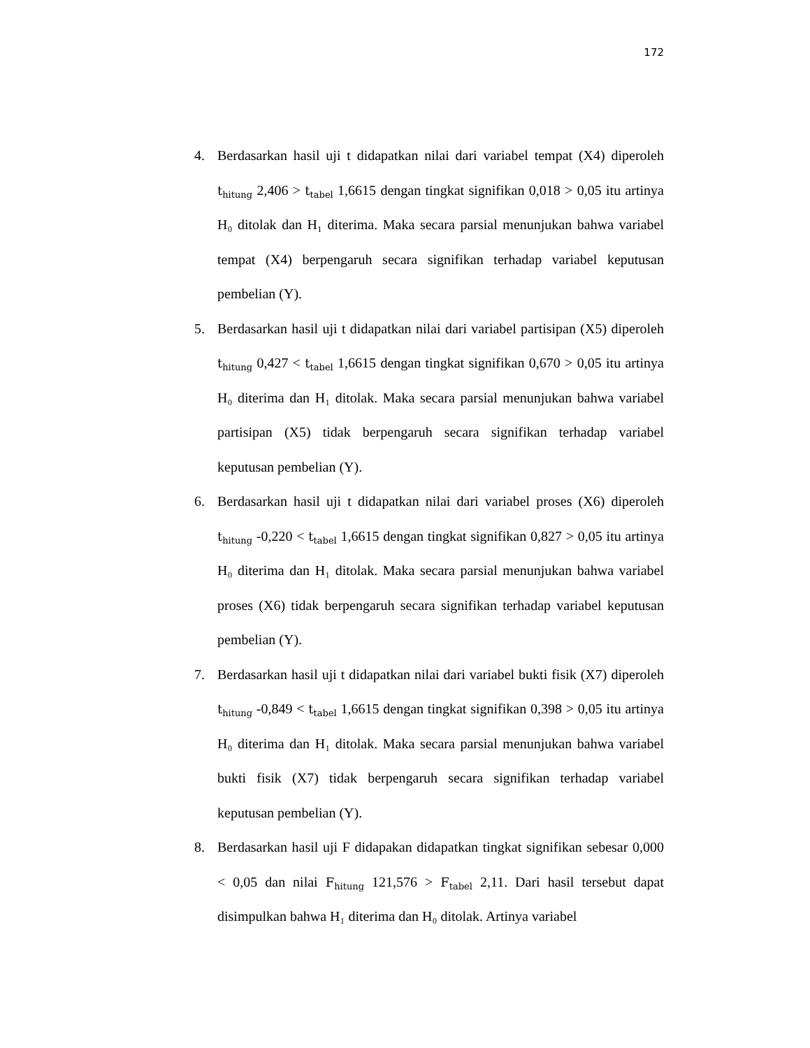172
4. Berdasarkan hasil uji t didapatkan nilai dari variabel tempat (X4) diperoleh t<sub>hitung</sub> 2,406 > t<sub>tabel</sub> 1,6615 dengan tingkat signifikan 0,018 > 0,05 itu artinya H₀ ditolak dan H₁ diterima. Maka secara parsial menunjukan bahwa variabel tempat (X4) berpengaruh secara signifikan terhadap variabel keputusan pembelian (Y).
5. Berdasarkan hasil uji t didapatkan nilai dari variabel partisipan (X5) diperoleh t<sub>hitung</sub> 0,427 < t<sub>tabel</sub> 1,6615 dengan tingkat signifikan 0,670 > 0,05 itu artinya H₀ diterima dan H₁ ditolak. Maka secara parsial menunjukan bahwa variabel partisipan (X5) tidak berpengaruh secara signifikan terhadap variabel keputusan pembelian (Y).
6. Berdasarkan hasil uji t didapatkan nilai dari variabel proses (X6) diperoleh t<sub>hitung</sub> -0,220 < t<sub>tabel</sub> 1,6615 dengan tingkat signifikan 0,827 > 0,05 itu artinya H₀ diterima dan H₁ ditolak. Maka secara parsial menunjukan bahwa variabel proses (X6) tidak berpengaruh secara signifikan terhadap variabel keputusan pembelian (Y).
7. Berdasarkan hasil uji t didapatkan nilai dari variabel bukti fisik (X7) diperoleh t<sub>hitung</sub> -0,849 < t<sub>tabel</sub> 1,6615 dengan tingkat signifikan 0,398 > 0,05 itu artinya H₀ diterima dan H₁ ditolak. Maka secara parsial menunjukan bahwa variabel bukti fisik (X7) tidak berpengaruh secara signifikan terhadap variabel keputusan pembelian (Y).
8. Berdasarkan hasil uji F didapakan didapatkan tingkat signifikan sebesar 0,000 < 0,05 dan nilai F<sub>hitung</sub> 121,576 > F<sub>tabel</sub> 2,11. Dari hasil tersebut dapat disimpulkan bahwa H₁ diterima dan H₀ ditolak. Artinya variabel